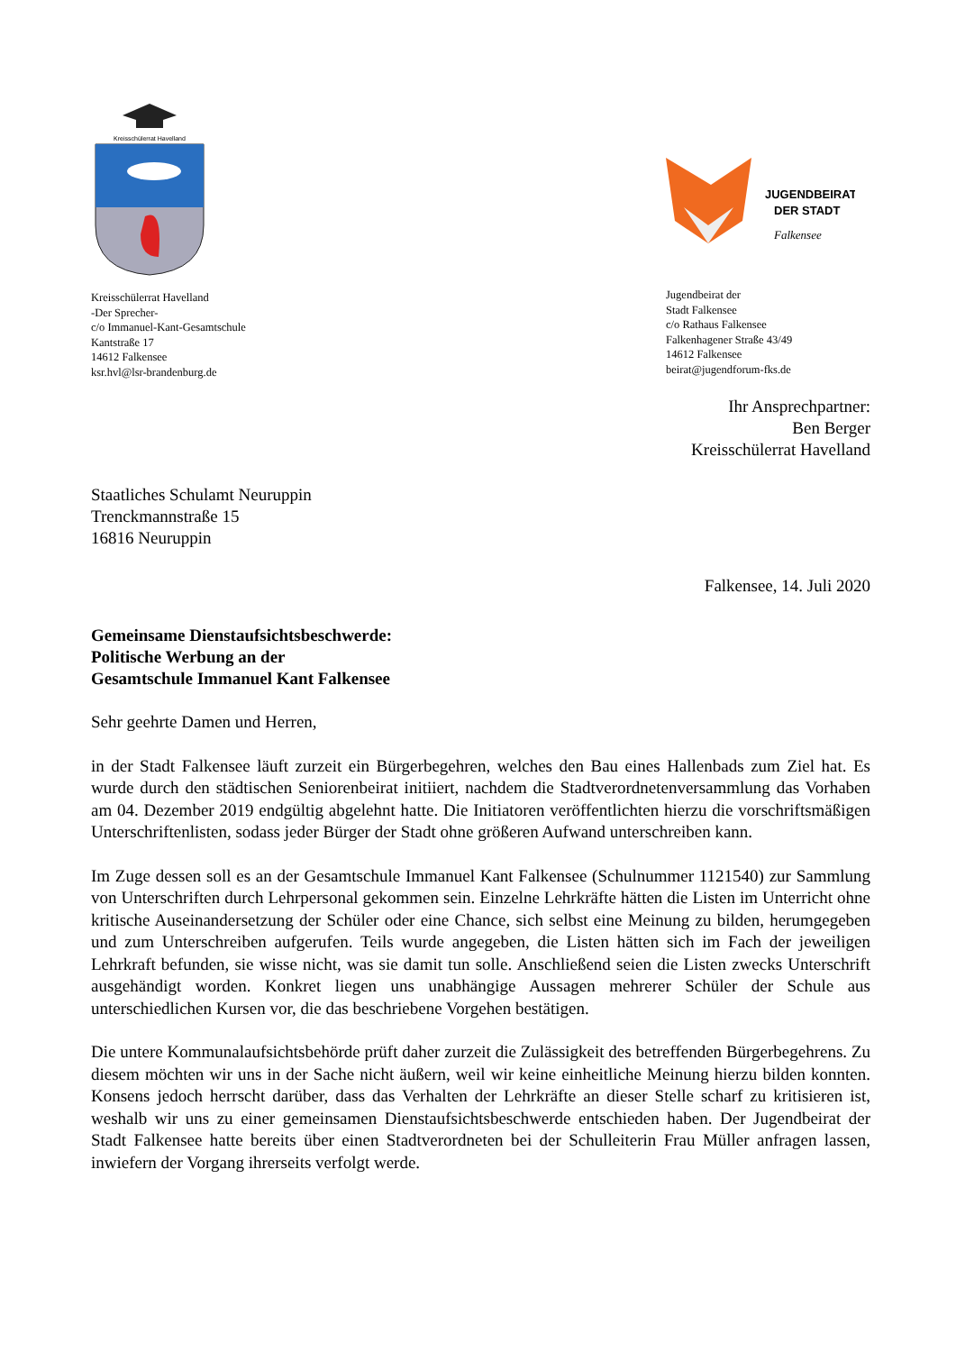Kreisschülerrat Havelland
Kreisschülerrat Havelland
-Der Sprecher-
c/o Immanuel-Kant-Gesamtschule
Kantstraße 17
14612 Falkensee
ksr.hvl@lsr-brandenburg.de
JUGENDBEIRAT
DER STADT
Falkensee
Jugendbeirat der
Stadt Falkensee
c/o Rathaus Falkensee
Falkenhagener Straße 43/49
14612 Falkensee
beirat@jugendforum-fks.de
Ihr Ansprechpartner:
Ben Berger
Kreisschülerrat Havelland
Staatliches Schulamt Neuruppin
Trenckmannstraße 15
16816 Neuruppin
Falkensee, 14. Juli 2020
Gemeinsame Dienstaufsichtsbeschwerde:
Politische Werbung an der
Gesamtschule Immanuel Kant Falkensee
Sehr geehrte Damen und Herren,
in der Stadt Falkensee läuft zurzeit ein Bürgerbegehren, welches den Bau eines Hallenbads zum Ziel hat. Es wurde durch den städtischen Seniorenbeirat initiiert, nachdem die Stadtverordnetenversammlung das Vorhaben am 04. Dezember 2019 endgültig abgelehnt hatte. Die Initiatoren veröffentlichten hierzu die vorschriftsmäßigen Unterschriftenlisten, sodass jeder Bürger der Stadt ohne größeren Aufwand unterschreiben kann.
Im Zuge dessen soll es an der Gesamtschule Immanuel Kant Falkensee (Schulnummer 1121540) zur Sammlung von Unterschriften durch Lehrpersonal gekommen sein. Einzelne Lehrkräfte hätten die Listen im Unterricht ohne kritische Auseinandersetzung der Schüler oder eine Chance, sich selbst eine Meinung zu bilden, herumgegeben und zum Unterschreiben aufgerufen. Teils wurde angegeben, die Listen hätten sich im Fach der jeweiligen Lehrkraft befunden, sie wisse nicht, was sie damit tun solle. Anschließend seien die Listen zwecks Unterschrift ausgehändigt worden. Konkret liegen uns unabhängige Aussagen mehrerer Schüler der Schule aus unterschiedlichen Kursen vor, die das beschriebene Vorgehen bestätigen.
Die untere Kommunalaufsichtsbehörde prüft daher zurzeit die Zulässigkeit des betreffenden Bürgerbegehrens. Zu diesem möchten wir uns in der Sache nicht äußern, weil wir keine einheitliche Meinung hierzu bilden konnten. Konsens jedoch herrscht darüber, dass das Verhalten der Lehrkräfte an dieser Stelle scharf zu kritisieren ist, weshalb wir uns zu einer gemeinsamen Dienstaufsichtsbeschwerde entschieden haben. Der Jugendbeirat der Stadt Falkensee hatte bereits über einen Stadtverordneten bei der Schulleiterin Frau Müller anfragen lassen, inwiefern der Vorgang ihrerseits verfolgt werde.